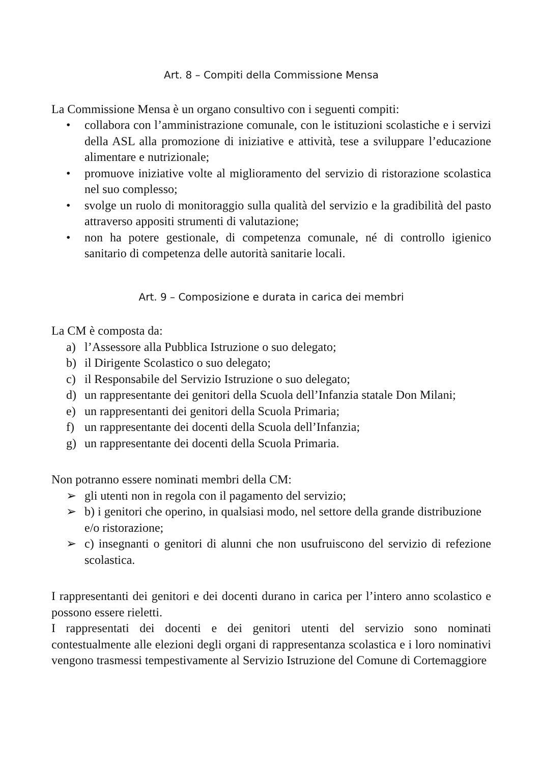Art. 8 – Compiti della Commissione Mensa
La Commissione Mensa è un organo consultivo con i seguenti compiti:
• collabora con l’amministrazione comunale, con le istituzioni scolastiche e i servizi della ASL alla promozione di iniziative e attività, tese a sviluppare l’educazione alimentare e nutrizionale;
• promuove iniziative volte al miglioramento del servizio di ristorazione scolastica nel suo complesso;
• svolge un ruolo di monitoraggio sulla qualità del servizio e la gradibilità del pasto attraverso appositi strumenti di valutazione;
• non ha potere gestionale, di competenza comunale, né di controllo igienico sanitario di competenza delle autorità sanitarie locali.
Art. 9 – Composizione e durata in carica dei membri
La CM è composta da:
a) l’Assessore alla Pubblica Istruzione o suo delegato;
b) il Dirigente Scolastico o suo delegato;
c) il Responsabile del Servizio Istruzione o suo delegato;
d) un rappresentante dei genitori della Scuola dell’Infanzia statale Don Milani;
e) un rappresentanti dei genitori della Scuola Primaria;
f) un rappresentante dei docenti della Scuola dell’Infanzia;
g) un rappresentante dei docenti della Scuola Primaria.
Non potranno essere nominati membri della CM:
➢ gli utenti non in regola con il pagamento del servizio;
➢ b) i genitori che operino, in qualsiasi modo, nel settore della grande distribuzione e/o ristorazione;
➢ c) insegnanti o genitori di alunni che non usufruiscono del servizio di refezione scolastica.
I rappresentanti dei genitori e dei docenti durano in carica per l’intero anno scolastico e possono essere rieletti.
I rappresentati dei docenti e dei genitori utenti del servizio sono nominati contestualmente alle elezioni degli organi di rappresentanza scolastica e i loro nominativi vengono trasmessi tempestivamente al Servizio Istruzione del Comune di Cortemaggiore